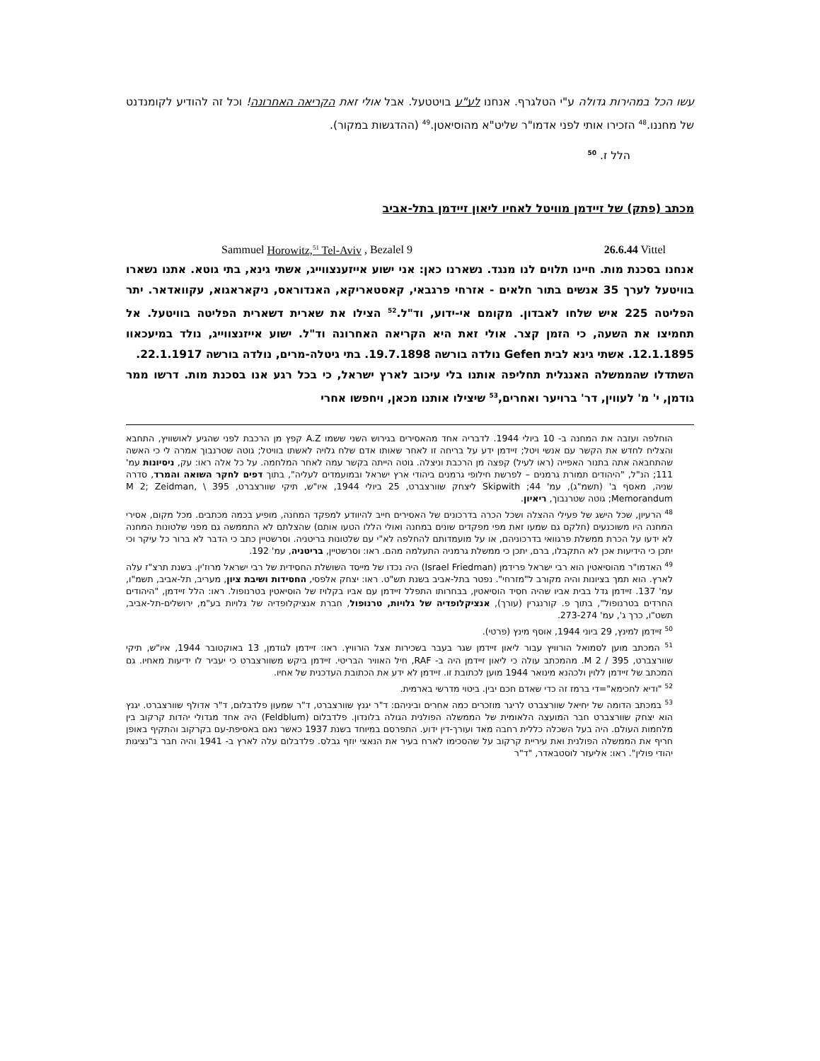עשו הכל במהירות גדולה ע"י הטלגרף. אנחנו לע"ע בויטטעל. אבל אולי זאת הקריאה האחרונה! וכל זה להודיע לקומנדנט של מחננו.<sup>48</sup> הזכירו אותי לפני אדמו"ר שליט"א מהוסיאטן.<sup>49</sup> (ההדגשות במקור).
הלל ז. <sup>50</sup>
מכתב (פתק) של זיידמן מוויטל לאחיו ליאון זיידמן בתל-אביב
Sammuel Horowitz,<sup>51</sup> Tel-Aviv , Bezalel 9 26.6.44 Vittel
אנחנו בסכנת מות. חיינו תלוים לנו מנגד. נשארנו כאן: אני ישוע אייזענצווייג, אשתי גינא, בתי גוטא. אתנו נשארו בוויטעל לערך 35 אנשים בתור חלאים - אזרחי פרגבאי, קאסטאריקא, האנדוראס, ניקאראגוא, עקוואדאר. יתר הפליטה 225 איש שלחו לאבדון. מקומם אי-ידוע, וד"ל.<sup>52</sup> הצילו את שארית דשארית הפליטה בוויטעל. אל תחמיצו את השעה, כי הזמן קצר. אולי זאת היא הקריאה האחרונה וד"ל. ישוע אייזנצווייג, נולד במיעכאוו 12.1.1895. אשתי גינא לבית Gefen נולדה בורשה 19.7.1898. בתי גיטלה-מרים, נולדה בורשה 22.1.1917.
השתדלו שהממשלה האנגלית תחליפה אותנו בלי עיכוב לארץ ישראל, כי בכל רגע אנו בסכנת מות. דרשו ממר גודמן, י' מ' לעווין, דר' ברויער ואחרים,<sup>53</sup> שיצילו אותנו מכאן, ויחפשו אחרי
הוחלפה ועזבה את המחנה ב- 10 ביולי 1944. לדבריה אחד מהאסירים בגירוש השני ששמו A.Z קפץ מן הרכבת לפני שהגיע לאושוויץ, התחבא והצליח לחדש את הקשר עם אנשי ויטל; זיידמן ידע על בריחה זו לאחר שאותו אדם שלח גלויה לאשתו בוויטל; גוטה שטרנבוך אמרה לי כי האשה שהתחבאה אתה בתנור האפייה (ראו לעיל) קפצה מן הרכבת וניצלה. גוטה הייתה בקשר עמה לאחר המלחמה. על כל אלה ראו: עק, ניסיונות עמ' 111; הנ"ל, "היהודים תמורת גרמנים – לפרשת חילופי גרמנים ביהודי ארץ ישראל ובמועמדים לעליה", בתוך דפים לחקר השואה והמרד, סדרה שניה, מאסף ב' (תשמ"ג), עמ' 44; Skipwith ליצחק שוורצברט, 25 ביולי 1944, איו"ש, תיקי שוורצברט, 395 \ M 2; Zeidman, Memorandum; גוטה שטרנבוך, ריאיון.
<sup>48</sup> הרעיון, שכל הישג של פעילי ההצלה ושכל הכרה בדרכונים של האסירים חייב להיוודע למפקד המחנה, מופיע בכמה מכתבים. מכל מקום, אסירי המחנה היו משוכנעים (חלקם גם שמעו זאת מפי מפקדים שונים במחנה ואולי הללו הטעו אותם) שהצלתם לא התממשה גם מפני שלטונות המחנה לא ידעו על הכרת ממשלת פרגוואי בדרכוניהם, או על מועמדותם להחלפה לא"י עם שלטונות בריטניה. וסרשטיין כתב כי הדבר לא ברור כל עיקר וכי יתכן כי הידיעות אכן לא התקבלו, ברם, יתכן כי ממשלת גרמניה התעלמה מהם. ראו: וסרשטיין, בריטניה, עמ' 192.
<sup>49</sup> האדמו"ר מהוסיאטין הוא רבי ישראל פרידמן (Israel Friedman) היה נכדו של מייסד השושלת החסידית של רבי ישראל מרוז'ין. בשנת תרצ"ז עלה לארץ. הוא תמך בציונות והיה מקורב ל"מזרחי". נפטר בתל-אביב בשנת תש"ט. ראו: יצחק אלפסי, החסידות ושיבת ציון, מעריב, תל-אביב, תשמ"ו, עמ' 137. זיידמן גדל בבית אביו שהיה חסיד הוסיאטין, בבחרותו התפלל זיידמן עם אביו בקלויז של הוסיאטין בטרנופול. ראו: הלל זיידמן, "היהודים החרדים בטרנופול", בתוך פ. קורנגרין (עורך), אנציקלופדיה של גלויות, טרנופול, חברת אנציקלופדיה של גלויות בע"מ, ירושלים-תל-אביב, תשט"ו, כרך ג', עמ' 273-274.
<sup>50</sup> זיידמן למינץ, 29 ביוני 1944, אוסף מינץ (פרטי).
<sup>51</sup> המכתב מוען לסמואל הורוויץ עבור ליאון זיידמן שגר בעבר בשכירות אצל הורוויץ. ראו: זיידמן לגודמן, 13 באוקטובר 1944, איו"ש, תיקי שוורצברט, 395 / M 2. מהמכתב עולה כי ליאון זיידמן היה ב- RAF, חיל האוויר הבריטי. זיידמן ביקש משוורצברט כי יעביר לו ידיעות מאחיו. גם המכתב של זיידמן ללוין ולכהנא מינואר 1944 מוען לכתובת זו. זיידמן לא ידע את הכתובת העדכנית של אחיו.
<sup>52</sup> "ודיא לחכימא"=די ברמז זה כדי שאדם חכם יבין. ביטוי מדרשי בארמית.
<sup>53</sup> במכתב הדומה של יחיאל שוורצברט לריגר מוזכרים כמה אחרים וביניהם: ד"ר יגנץ שוורצברט, ד"ר שמעון פלדבלום, ד"ר אדולף שוורצברט. יגנץ הוא יצחק שוורצברט חבר המועצה הלאומית של הממשלה הפולנית הגולה בלונדון. פלדבלום (Feldblum) היה אחד מגדולי יהדות קרקוב בין מלחמות העולם. היה בעל השכלה כללית רחבה מאד ועורך-דין ידוע. התפרסם במיוחד בשנת 1937 כאשר נאם באסיפת-עם בקרקוב והתקיף באופן חריף את הממשלה הפולנית ואת עיריית קרקוב על שהסכימו לארח בעיר את הנאצי יוזף גבלס. פלדבלום עלה לארץ ב- 1941 והיה חבר ב"נציגות יהודי פולין". ראו: אליעזר לוסטבאדר, "ד"ר